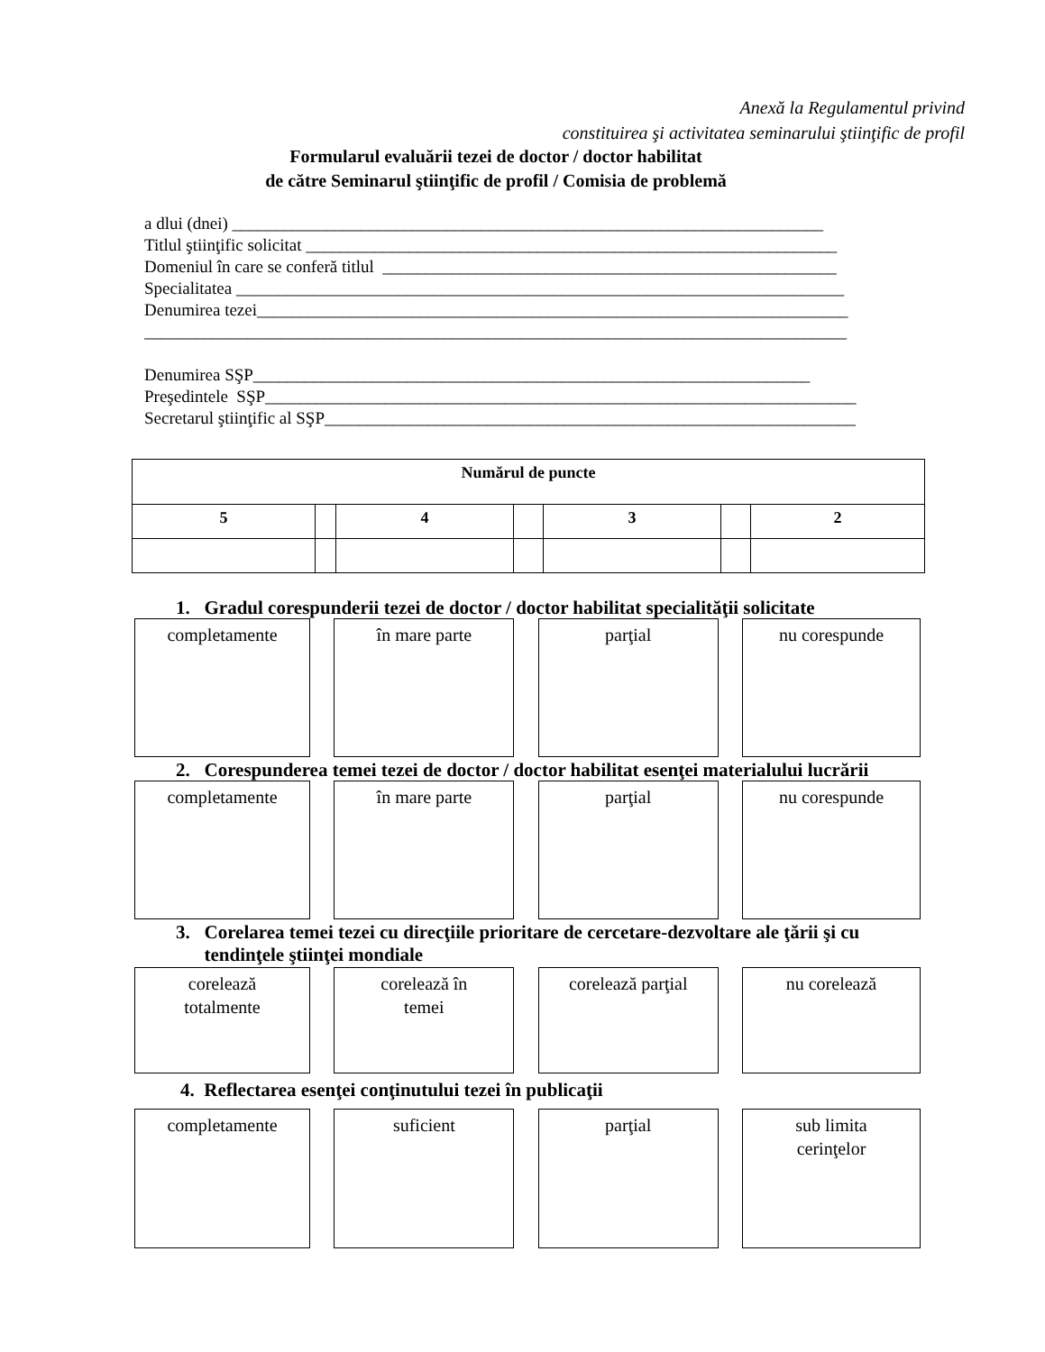Anexă la Regulamentul privind
constituirea şi activitatea seminarului ştiinţific de profil
Formularul evaluării tezei de doctor / doctor habilitat
de către Seminarul ştiinţific de profil / Comisia de problemă
a dlui (dnei) _____________________________________________________________________ Titlul ştiinţific solicitat ______________________________________________________________ Domeniul în care se conferă titlul _____________________________________________________ Specialitatea _______________________________________________________________________ Denumirea tezei_____________________________________________________________________ __________________________________________________________________________________ Denumirea SŞP_________________________________________________________________ Preşedintele SŞP_____________________________________________________________________ Secretarul ştiinţific al SŞP______________________________________________________________
| Numărul de puncte | | | | | | |
| --- | --- | --- | --- | --- | --- | --- |
| 5 | | 4 | | 3 | | 2 |
1. Gradul corespunderii tezei de doctor / doctor habilitat specialităţii solicitate
completamente în mare parte parţial nu corespunde
2. Corespunderea temei tezei de doctor / doctor habilitat esenţei materialului lucrării
completamente în mare parte parţial nu corespunde
3. Corelarea temei tezei cu direcţiile prioritare de cercetare-dezvoltare ale ţării şi cu
tendinţele ştiinţei mondiale
corelează
totalmente
corelează în
temei
corelează parţial
nu corelează
4. Reflectarea esenţei conţinutului tezei în publicaţii
completamente suficient parţial sub limita
cerinţelor